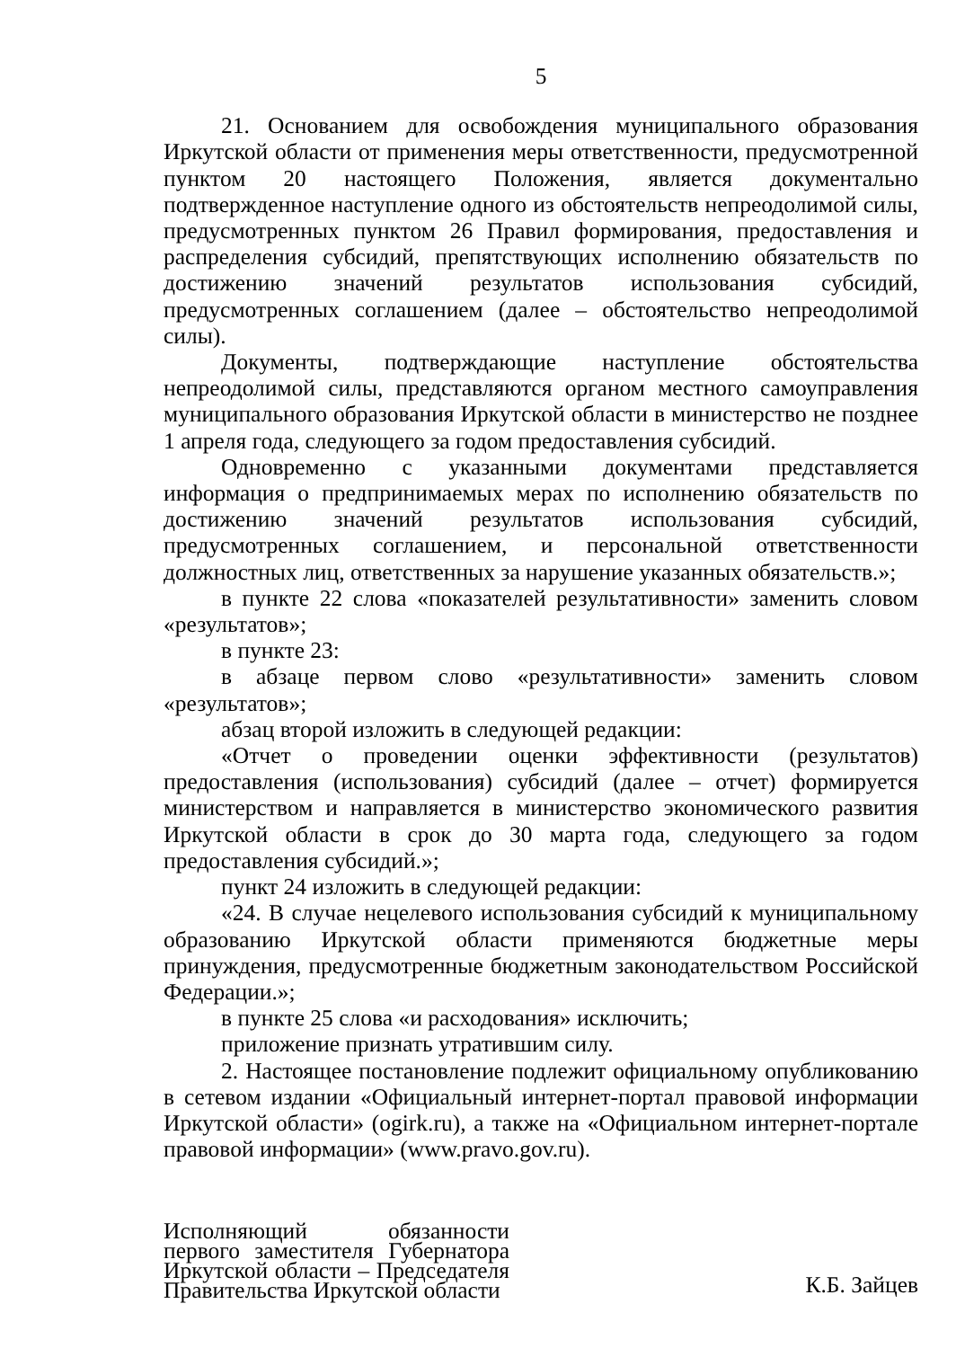5
21. Основанием для освобождения муниципального образования Иркутской области от применения меры ответственности, предусмотренной пунктом 20 настоящего Положения, является документально подтвержденное наступление одного из обстоятельств непреодолимой силы, предусмотренных пунктом 26 Правил формирования, предоставления и распределения субсидий, препятствующих исполнению обязательств по достижению значений результатов использования субсидий, предусмотренных соглашением (далее – обстоятельство непреодолимой силы).
Документы, подтверждающие наступление обстоятельства непреодолимой силы, представляются органом местного самоуправления муниципального образования Иркутской области в министерство не позднее 1 апреля года, следующего за годом предоставления субсидий.
Одновременно с указанными документами представляется информация о предпринимаемых мерах по исполнению обязательств по достижению значений результатов использования субсидий, предусмотренных соглашением, и персональной ответственности должностных лиц, ответственных за нарушение указанных обязательств.»;
в пункте 22 слова «показателей результативности» заменить словом «результатов»;
в пункте 23:
в абзаце первом слово «результативности» заменить словом «результатов»;
абзац второй изложить в следующей редакции:
«Отчет о проведении оценки эффективности (результатов) предоставления (использования) субсидий (далее – отчет) формируется министерством и направляется в министерство экономического развития Иркутской области в срок до 30 марта года, следующего за годом предоставления субсидий.»;
пункт 24 изложить в следующей редакции:
«24. В случае нецелевого использования субсидий к муниципальному образованию Иркутской области применяются бюджетные меры принуждения, предусмотренные бюджетным законодательством Российской Федерации.»;
в пункте 25 слова «и расходования» исключить;
приложение признать утратившим силу.
2. Настоящее постановление подлежит официальному опубликованию в сетевом издании «Официальный интернет-портал правовой информации Иркутской области» (ogirk.ru), а также на «Официальном интернет-портале правовой информации» (www.pravo.gov.ru).
Исполняющий обязанности первого заместителя Губернатора Иркутской области – Председателя Правительства Иркутской области
К.Б. Зайцев